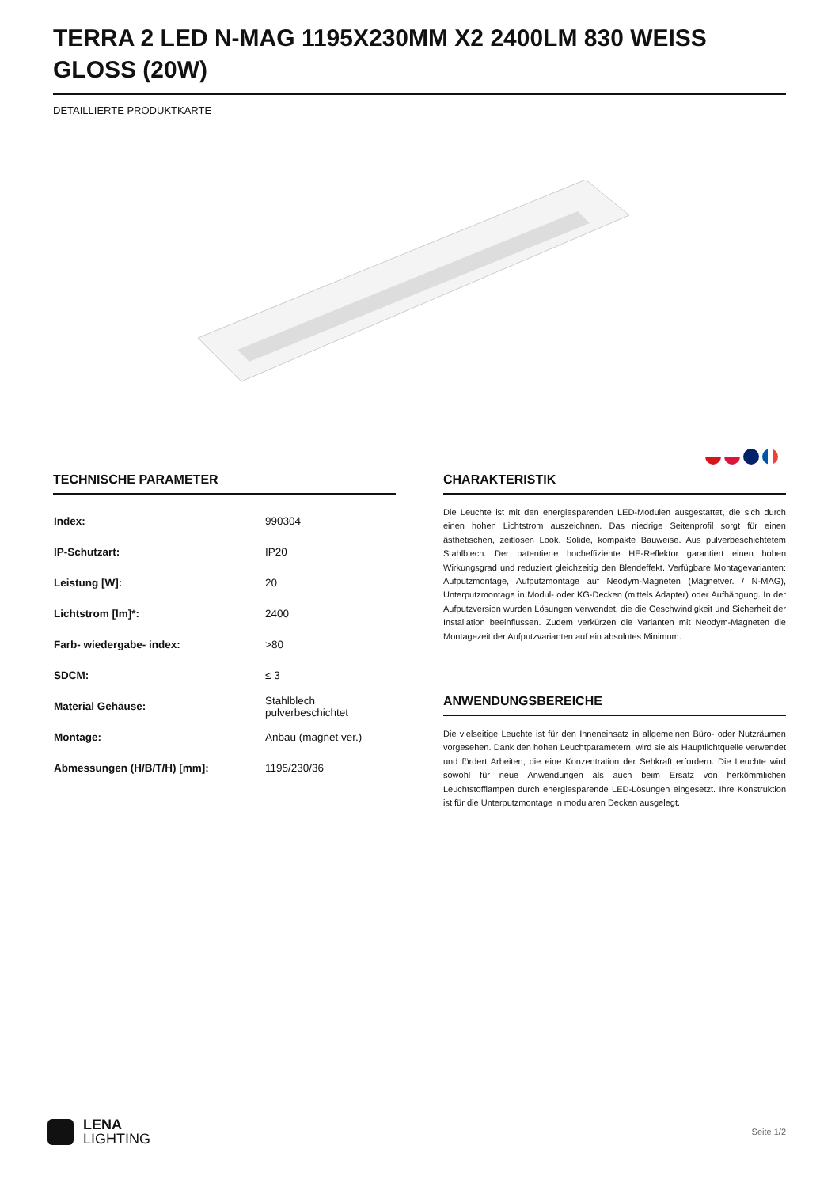TERRA 2 LED N-MAG 1195X230MM X2 2400LM 830 WEISS GLOSS (20W)
DETAILLIERTE PRODUKTKARTE
TECHNISCHE PARAMETER
| Index: | 990304 |
| IP-Schutzart: | IP20 |
| Leistung [W]: | 20 |
| Lichtstrom [lm]*: | 2400 |
| Farb- wiedergabe- index: | >80 |
| SDCM: | ≤ 3 |
| Material Gehäuse: | Stahlblech pulverbeschichtet |
| Montage: | Anbau (magnet ver.) |
| Abmessungen (H/B/T/H) [mm]: | 1195/230/36 |
CHARAKTERISTIK
Die Leuchte ist mit den energiesparenden LED-Modulen ausgestattet, die sich durch einen hohen Lichtstrom auszeichnen. Das niedrige Seitenprofil sorgt für einen ästhetischen, zeitlosen Look. Solide, kompakte Bauweise. Aus pulverbeschichtetem Stahlblech. Der patentierte hocheffiziente HE-Reflektor garantiert einen hohen Wirkungsgrad und reduziert gleichzeitig den Blendeffekt. Verfügbare Montagevarianten: Aufputzmontage, Aufputzmontage auf Neodym-Magneten (Magnetver. / N-MAG), Unterputzmontage in Modul- oder KG-Decken (mittels Adapter) oder Aufhängung. In der Aufputzversion wurden Lösungen verwendet, die die Geschwindigkeit und Sicherheit der Installation beeinflussen. Zudem verkürzen die Varianten mit Neodym-Magneten die Montagezeit der Aufputzvarianten auf ein absolutes Minimum.
ANWENDUNGSBEREICHE
Die vielseitige Leuchte ist für den Inneneinsatz in allgemeinen Büro- oder Nutzräumen vorgesehen. Dank den hohen Leuchtparametern, wird sie als Hauptlichtquelle verwendet und fördert Arbeiten, die eine Konzentration der Sehkraft erfordern. Die Leuchte wird sowohl für neue Anwendungen als auch beim Ersatz von herkömmlichen Leuchtstofflampen durch energiesparende LED-Lösungen eingesetzt. Ihre Konstruktion ist für die Unterputzmontage in modularen Decken ausgelegt.
LENA
LIGHTING
Seite 1/2